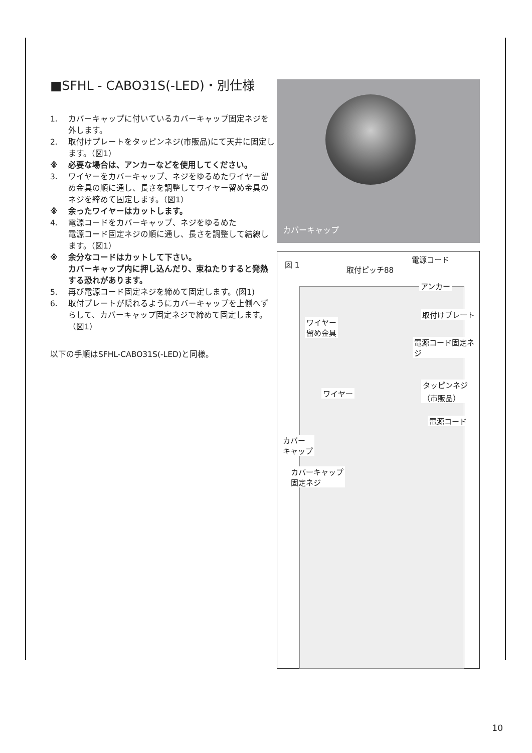■SFHL - CABO31S(-LED)・別仕様
1. カバーキャップに付いているカバーキャップ固定ネジを外します。
2. 取付けプレートをタッピンネジ(市販品)にて天井に固定します。（図1）
※ 必要な場合は、アンカーなどを使用してください。
3. ワイヤーをカバーキャップ、ネジをゆるめたワイヤー留め金具の順に通し、長さを調整してワイヤー留め金具のネジを締めて固定します。（図1）
※ 余ったワイヤーはカットします。
4. 電源コードをカバーキャップ、ネジをゆるめた
電源コード固定ネジの順に通し、長さを調整して結線します。（図1）
※ 余分なコードはカットして下さい。
カバーキャップ内に押し込んだり、束ねたりすると発熱する恐れがあります。
5. 再び電源コード固定ネジを締めて固定します。(図1)
6. 取付プレートが隠れるようにカバーキャップを上側へずらして、カバーキャップ固定ネジで締めて固定します。（図1）
以下の手順はSFHL-CABO31S(-LED)と同様。
カバーキャップ
図 1
電源コード
取付ピッチ88
アンカー
取付けプレート
ワイヤー
留め金具
電源コード固定ネジ
タッピンネジ
（市販品）
ワイヤー
電源コード
カバー
キャップ
カバーキャップ
固定ネジ
10